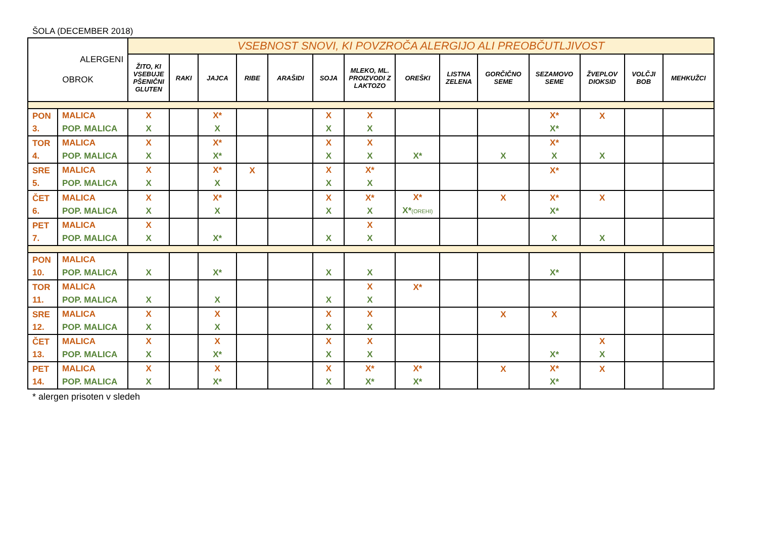ŠOLA (DECEMBER 2018)
| ALERGENI OBROK | | VSEBNOST SNOVI, KI POVZROČA ALERGIJO ALI PREOBČUTLJIVOST | | | | | | | | | | | | | |
| --- | --- | --- | --- | --- | --- | --- | --- | --- | --- | --- | --- | --- | --- | --- | --- |
| | | ŽITO, KI VSEBUJE PŠENIČNI GLUTEN | RAKI | JAJCA | RIBE | ARAŠIDI | SOJA | MLEKO, ML. PROIZVODI Z LAKTOZO | OREŠKI | LISTNA ZELENA | GORČIČNO SEME | SEZAMOVO SEME | ŽVEPLOV DIOKSID | VOLČJI BOB | MEHKUŽCI |
| PON 3. | MALICA POP. MALICA | X X | | X* X | | | X X | X X | | | | X* X* | X | | |
| TOR 4. | MALICA POP. MALICA | X X | | X* X* | | | X X | X X | X* | | X | X* X | X | | |
| SRE 5. | MALICA POP. MALICA | X X | | X* X | X | | X X | X* X | | | | X* | | | |
| ČET 6. | MALICA POP. MALICA | X X | | X* X | | | X X | X* X | X* X* (OREHI) | | X | X* X* | X | | |
| PET 7. | MALICA POP. MALICA | X X | | X* | | | X | X X | | | | X | X | | |
| PON 10. | MALICA POP. MALICA | X | | X* | | | X | X | | | | X* | | | |
| TOR 11. | MALICA POP. MALICA | X | | X | | | X | X X | X* | | | | | | |
| SRE 12. | MALICA POP. MALICA | X X | | X X | | | X X | X X | | | X | X | | | |
| ČET 13. | MALICA POP. MALICA | X X | | X X* | | | X X | X X | | | | X* | X X | | |
| PET 14. | MALICA POP. MALICA | X X | | X X* | | | X X | X* X* | X* X* | | X | X* X* | X | | |
* alergen prisoten v sledeh